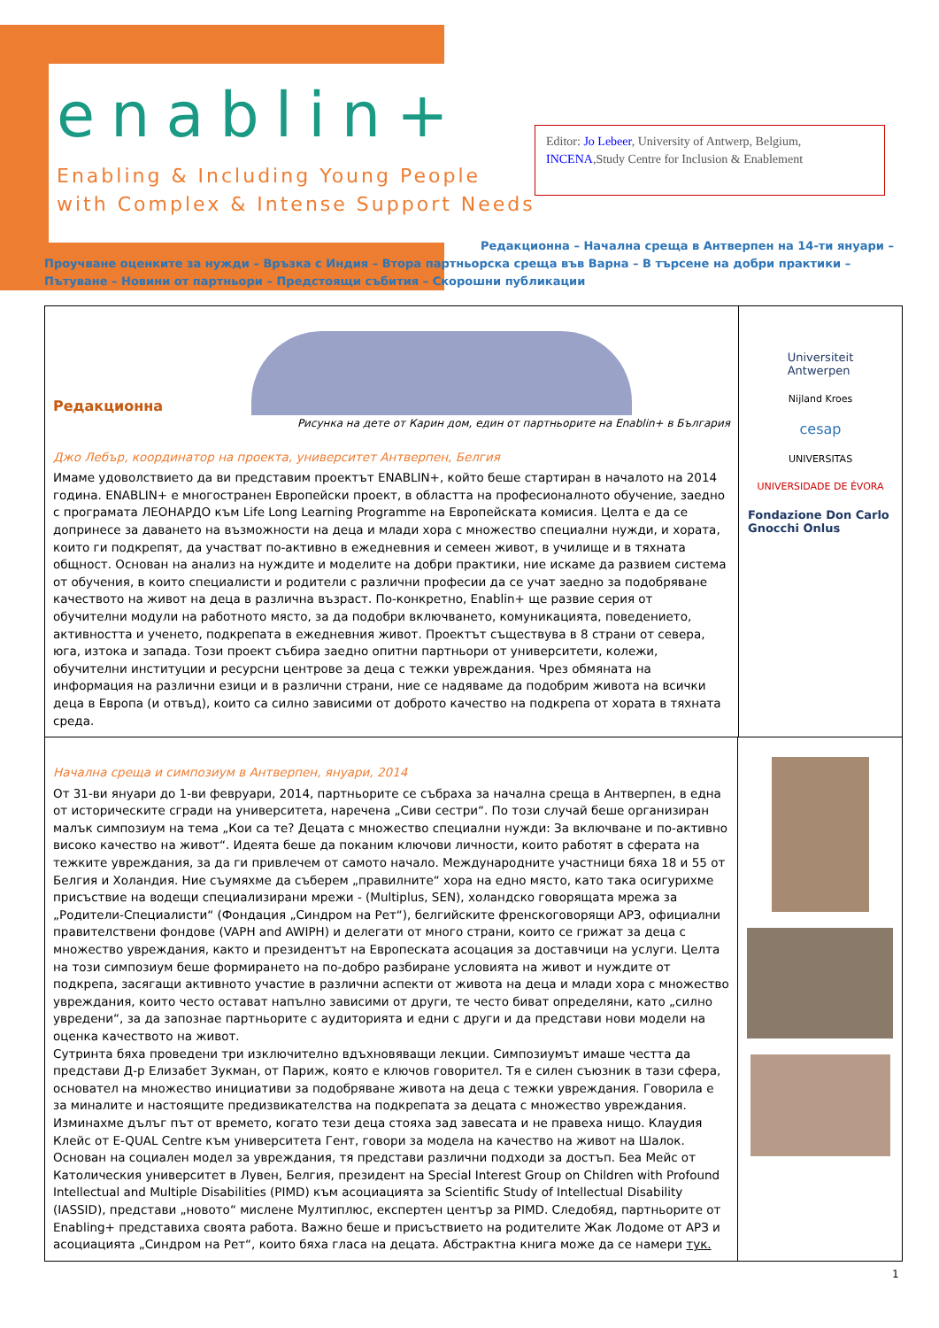enablin+
Enabling & Including Young People
with Complex & Intense Support Needs
Editor: Jo Lebeer, University of Antwerp, Belgium, INCENA,Study Centre for Inclusion & Enablement
Редакционна – Начална среща в Антверпен на 14-ти януари –
Проучване оценките за нужди – Връзка с Индия – Втора партньорска среща във Варна – В търсене на добри практики – Пътуване – Новини от партньори – Предстоящи събития – Скорошни публикации
Редакционна
Рисунка на дете от Карин дом, един от партньорите на Enablin+ в България
Джо Лебър, координатор на проекта, университет Антверпен, Белгия
Имаме удоволствието да ви представим проектът ENABLIN+, който беше стартиран в началото на 2014 година. ENABLIN+ е многостранен Европейски проект, в областта на професионалното обучение, заедно с програмата ЛЕОНАРДО към Life Long Learning Programme на Европейската комисия. Целта е да се допринесе за даването на възможности на деца и млади хора с множество специални нужди, и хората, които ги подкрепят, да участват по-активно в ежедневния и семеен живот, в училище и в тяхната общност. Основан на анализ на нуждите и моделите на добри практики, ние искаме да развием система от обучения, в които специалисти и родители с различни професии да се учат заедно за подобряване качеството на живот на деца в различна възраст. По-конкретно, Enablin+ ще развие серия от обучителни модули на работното място, за да подобри включването, комуникацията, поведението, активността и ученето, подкрепата в ежедневния живот. Проектът съществува в 8 страни от севера, юга, изтока и запада. Този проект събира заедно опитни партньори от университети, колежи, обучителни институции и ресурсни центрове за деца с тежки увреждания. Чрез обмяната на информация на различни езици и в различни страни, ние се надяваме да подобрим живота на всички деца в Европа (и отвъд), които са силно зависими от доброто качество на подкрепа от хората в тяхната среда.
Universiteit
Antwerpen
Nijland Kroes
cesap
UNIVERSITAS
UNIVERSIDADE DE ÉVORA
Fondazione Don Carlo Gnocchi Onlus
Начална среща и симпозиум в Антверпен, януари, 2014
От 31-ви януари до 1-ви февруари, 2014, партньорите се събраха за начална среща в Антверпен, в една от историческите сгради на университета, наречена „Сиви сестри“. По този случай беше организиран малък симпозиум на тема „Кои са те? Децата с множество специални нужди: За включване и по-активно високо качество на живот“. Идеята беше да поканим ключови личности, които работят в сферата на тежките увреждания, за да ги привлечем от самото начало. Международните участници бяха 18 и 55 от Белгия и Холандия. Ние съумяхме да съберем „правилните“ хора на едно място, като така осигурихме присъствие на водещи специализирани мрежи - (Multiplus, SEN), холандско говорящата мрежа за „Родители-Специалисти“ (Фондация „Синдром на Рет“), белгийските френскоговорящи АРЗ, официални правителствени фондове (VAPH and AWIPH) и делегати от много страни, които се грижат за деца с множество увреждания, както и президентът на Европеската асоцация за доставчици на услуги. Целта на този симпозиум беше формирането на по-добро разбиране условията на живот и нуждите от подкрепа, засягащи активното участие в различни аспекти от живота на деца и млади хора с множество увреждания, които често остават напълно зависими от други, те често биват определяни, като „силно увредени“, за да запознае партньорите с аудиторията и едни с други и да представи нови модели на оценка качеството на живот.
Сутринта бяха проведени три изключително вдъхновяващи лекции. Симпозиумът имаше честта да представи Д-р Елизабет Зукман, от Париж, която е ключов говорител. Тя е силен съюзник в тази сфера, основател на множество инициативи за подобряване живота на деца с тежки увреждания. Говорила е за миналите и настоящите предизвикателства на подкрепата за децата с множество увреждания. Изминахме дълъг път от времето, когато тези деца стояха зад завесата и не правеха нищо. Клаудия Клейс от E-QUAL Centre към университета Гент, говори за модела на качество на живот на Шалок. Основан на социален модел за увреждания, тя представи различни подходи за достъп. Беа Мейс от Католическия университет в Лувен, Белгия, президент на Special Interest Group on Children with Profound Intellectual and Multiple Disabilities (PIMD) към асоциацията за Scientific Study of Intellectual Disability (IASSID), представи „новото“ мислене Мултиплюс, експертен център за PIMD. Следобяд, партньорите от Enabling+ представиха своята работа. Важно беше и присъствието на родителите Жак Лодоме от АРЗ и асоциацията „Синдром на Рет“, които бяха гласа на децата. Абстрактна книга може да се намери тук.
1